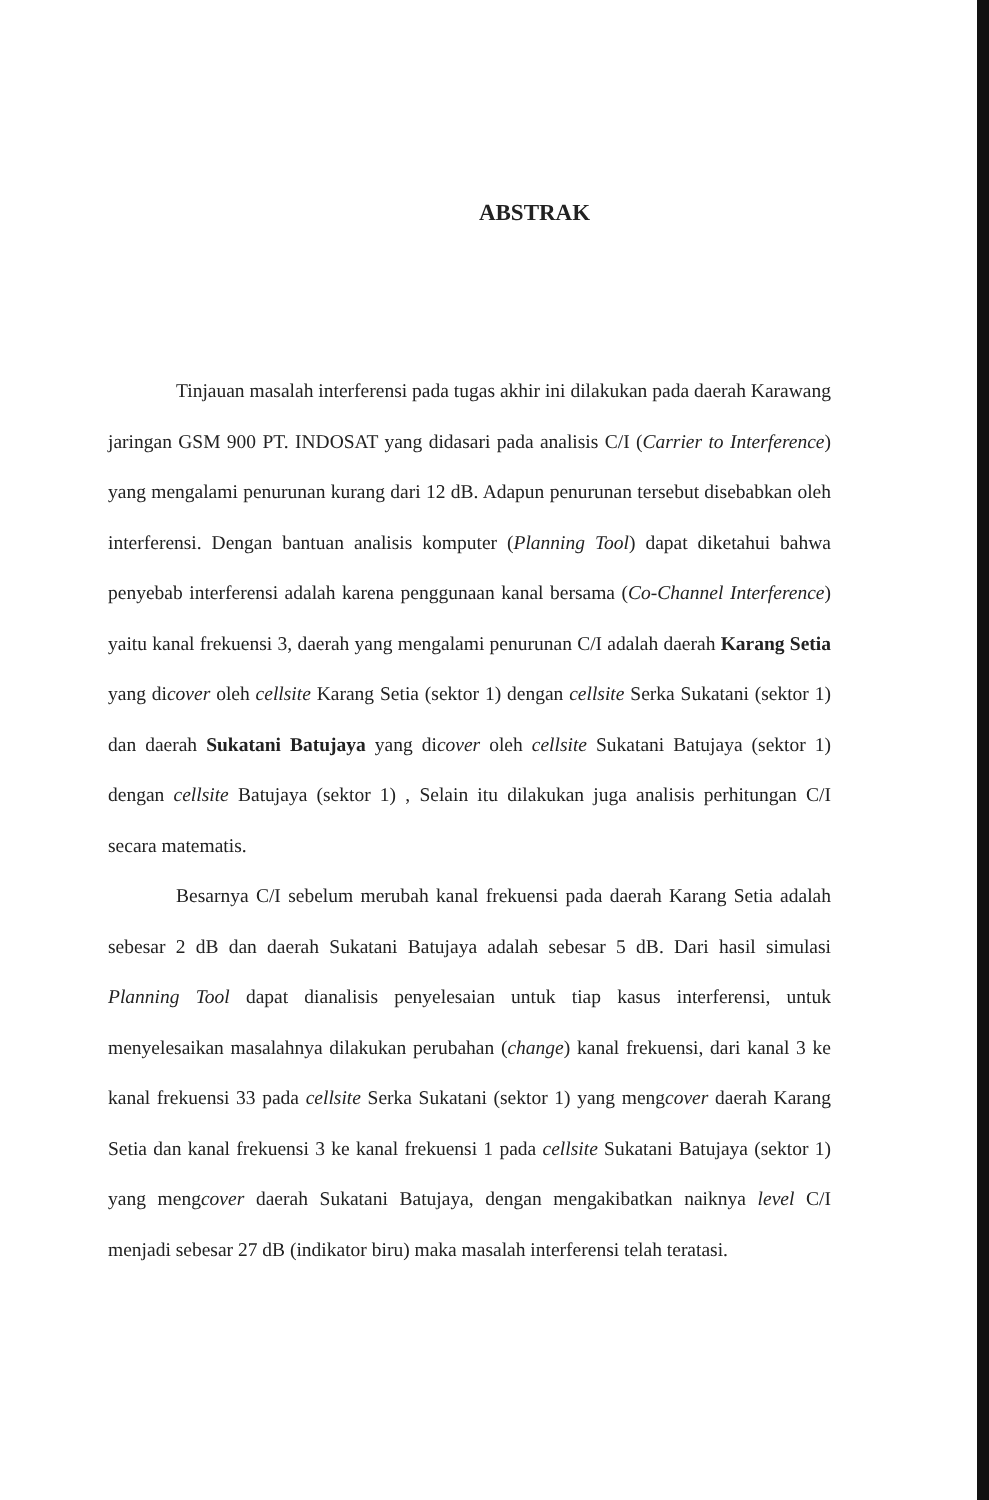ABSTRAK
Tinjauan masalah interferensi pada tugas akhir ini dilakukan pada daerah Karawang jaringan GSM 900 PT. INDOSAT yang didasari pada analisis C/I (Carrier to Interference) yang mengalami penurunan kurang dari 12 dB. Adapun penurunan tersebut disebabkan oleh interferensi. Dengan bantuan analisis komputer (Planning Tool) dapat diketahui bahwa penyebab interferensi adalah karena penggunaan kanal bersama (Co-Channel Interference) yaitu kanal frekuensi 3, daerah yang mengalami penurunan C/I adalah daerah Karang Setia yang dicover oleh cellsite Karang Setia (sektor 1) dengan cellsite Serka Sukatani (sektor 1) dan daerah Sukatani Batujaya yang dicover oleh cellsite Sukatani Batujaya (sektor 1) dengan cellsite Batujaya (sektor 1) , Selain itu dilakukan juga analisis perhitungan C/I secara matematis.
Besarnya C/I sebelum merubah kanal frekuensi pada daerah Karang Setia adalah sebesar 2 dB dan daerah Sukatani Batujaya adalah sebesar 5 dB. Dari hasil simulasi Planning Tool dapat dianalisis penyelesaian untuk tiap kasus interferensi, untuk menyelesaikan masalahnya dilakukan perubahan (change) kanal frekuensi, dari kanal 3 ke kanal frekuensi 33 pada cellsite Serka Sukatani (sektor 1) yang mengcover daerah Karang Setia dan kanal frekuensi 3 ke kanal frekuensi 1 pada cellsite Sukatani Batujaya (sektor 1) yang mengcover daerah Sukatani Batujaya, dengan mengakibatkan naiknya level C/I menjadi sebesar 27 dB (indikator biru) maka masalah interferensi telah teratasi.